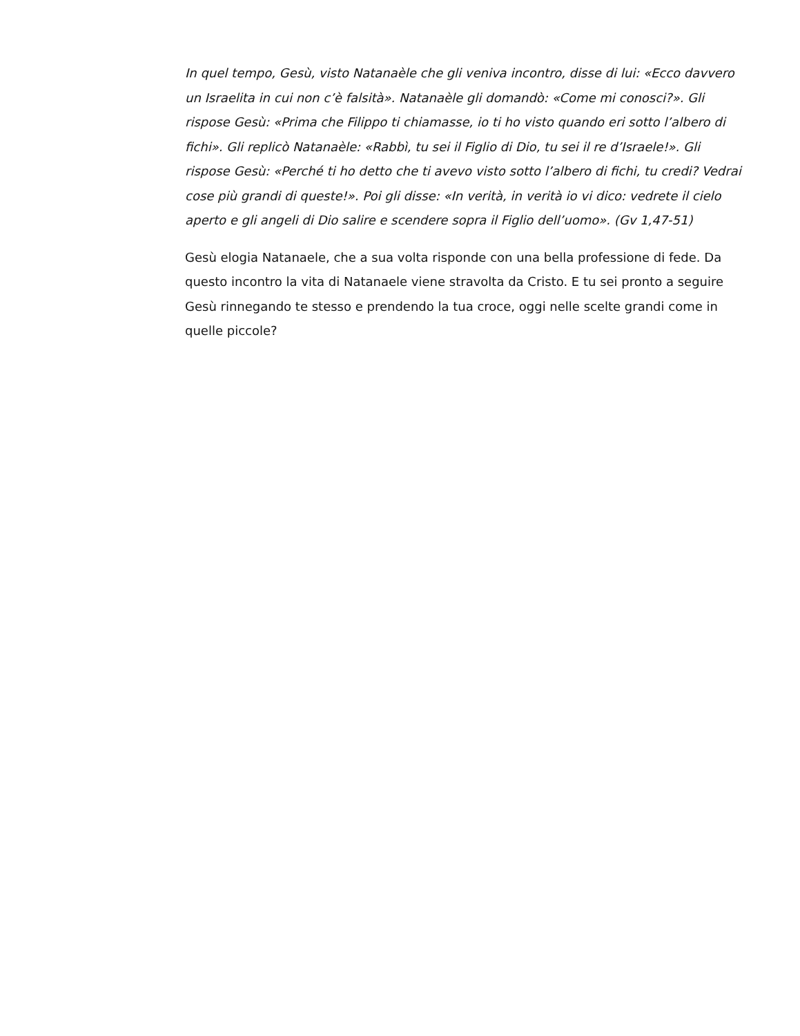In quel tempo, Gesù, visto Natanaèle che gli veniva incontro, disse di lui: «Ecco davvero un Israelita in cui non c’è falsità». Natanaèle gli domandò: «Come mi conosci?». Gli rispose Gesù: «Prima che Filippo ti chiamasse, io ti ho visto quando eri sotto l’albero di fichi». Gli replicò Natanaèle: «Rabbì, tu sei il Figlio di Dio, tu sei il re d’Israele!». Gli rispose Gesù: «Perché ti ho detto che ti avevo visto sotto l’albero di fichi, tu credi? Vedrai cose più grandi di queste!». Poi gli disse: «In verità, in verità io vi dico: vedrete il cielo aperto e gli angeli di Dio salire e scendere sopra il Figlio dell’uomo». (Gv 1,47-51)
Gesù elogia Natanaele, che a sua volta risponde con una bella professione di fede. Da questo incontro la vita di Natanaele viene stravolta da Cristo. E tu sei pronto a seguire Gesù rinnegando te stesso e prendendo la tua croce, oggi nelle scelte grandi come in quelle piccole?